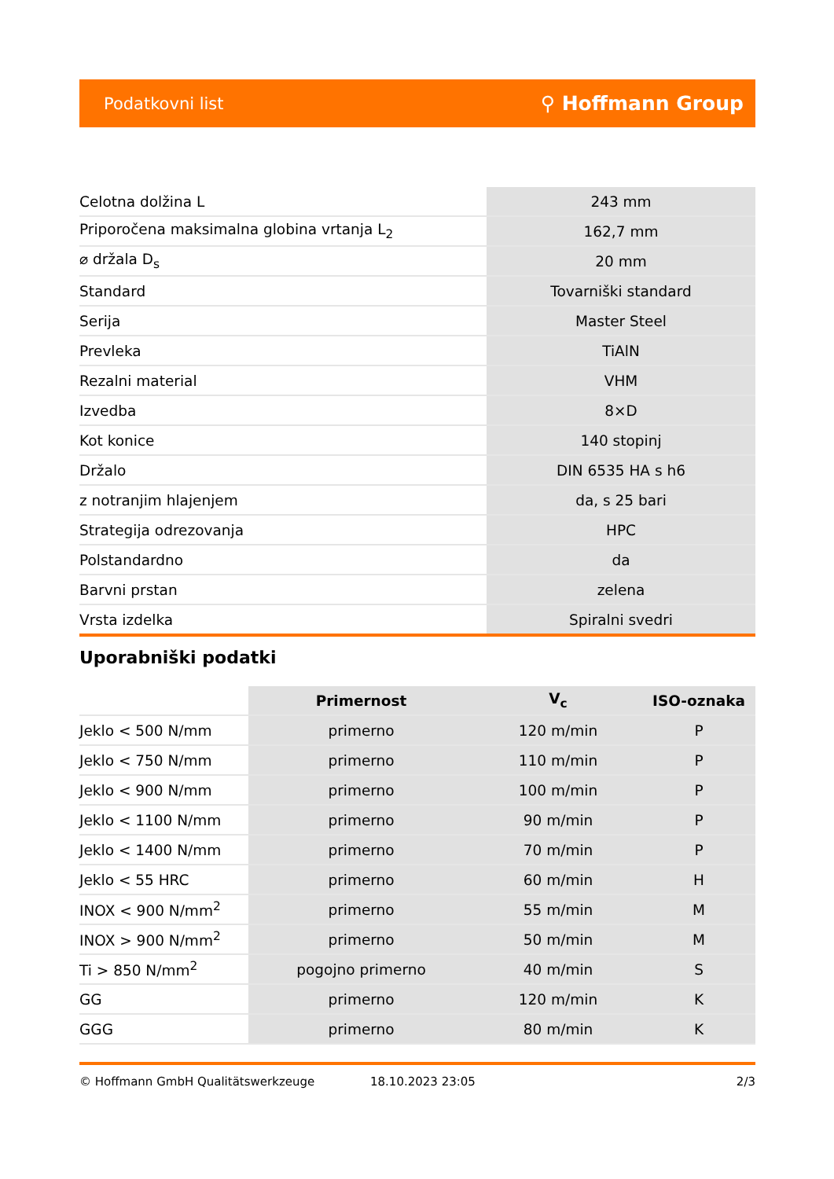Podatkovni list ⚲ Hoffmann Group
| Celotna dolžina L | 243 mm |
| Priporočena maksimalna globina vrtanja L<sub>2</sub> | 162,7 mm |
| ⌀ držala D<sub>s</sub> | 20 mm |
| Standard | Tovarniški standard |
| Serija | Master Steel |
| Prevleka | TiAlN |
| Rezalni material | VHM |
| Izvedba | 8×D |
| Kot konice | 140 stopinj |
| Držalo | DIN 6535 HA s h6 |
| z notranjim hlajenjem | da, s 25 bari |
| Strategija odrezovanja | HPC |
| Polstandardno | da |
| Barvni prstan | zelena |
| Vrsta izdelka | Spiralni svedri |
Uporabniški podatki
| | Primernost | V<sub>c</sub> | ISO-oznaka |
| --- | --- | --- | --- |
| Jeklo < 500 N/mm | primerno | 120 m/min | P |
| Jeklo < 750 N/mm | primerno | 110 m/min | P |
| Jeklo < 900 N/mm | primerno | 100 m/min | P |
| Jeklo < 1100 N/mm | primerno | 90 m/min | P |
| Jeklo < 1400 N/mm | primerno | 70 m/min | P |
| Jeklo < 55 HRC | primerno | 60 m/min | H |
| INOX < 900 N/mm<sup>2</sup> | primerno | 55 m/min | M |
| INOX > 900 N/mm<sup>2</sup> | primerno | 50 m/min | M |
| Ti > 850 N/mm<sup>2</sup> | pogojno primerno | 40 m/min | S |
| GG | primerno | 120 m/min | K |
| GGG | primerno | 80 m/min | K |
© Hoffmann GmbH Qualitätswerkzeuge 18.10.2023 23:05 2/3